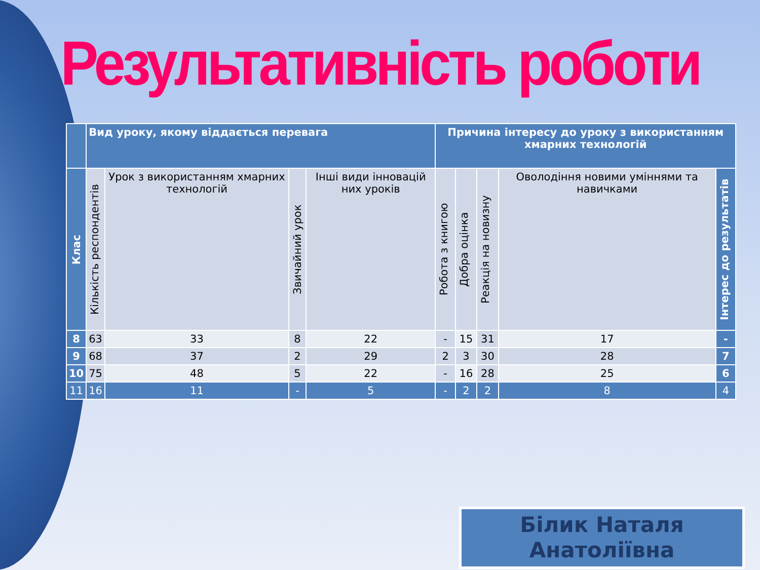Результативність роботи
| | Вид уроку, якому віддається перевага | | | | Причина інтересу до уроку з використанням хмарних технологій | | | | |
| --- | --- | --- | --- | --- | --- | --- | --- | --- | --- |
| Клас | Кількість респондентів | Урок з використанням хмарних технологій | Звичайний урок | Інші види інновацій них уроків | Робота з книгою | Добра оцінка | Реакція на новизну | Оволодіння новими уміннями та навичками | Інтерес до результатів |
| 8 | 63 | 33 | 8 | 22 | - | 15 | 31 | 17 | - |
| 9 | 68 | 37 | 2 | 29 | 2 | 3 | 30 | 28 | 7 |
| 10 | 75 | 48 | 5 | 22 | - | 16 | 28 | 25 | 6 |
| 11 | 16 | 11 | - | 5 | - | 2 | 2 | 8 | 4 |
Білик Наталя
Анатоліївна